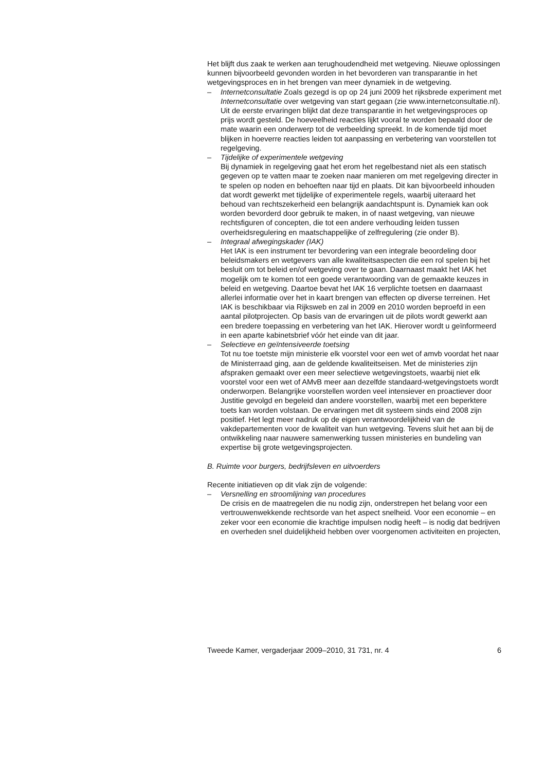Het blijft dus zaak te werken aan terughoudendheid met wetgeving. Nieuwe oplossingen kunnen bijvoorbeeld gevonden worden in het bevorderen van transparantie in het wetgevingsproces en in het brengen van meer dynamiek in de wetgeving.
– Internetconsultatie Zoals gezegd is op op 24 juni 2009 het rijksbrede experiment met Internetconsultatie over wetgeving van start gegaan (zie www.internetconsultatie.nl). Uit de eerste ervaringen blijkt dat deze transparantie in het wetgevingsproces op prijs wordt gesteld. De hoeveelheid reacties lijkt vooral te worden bepaald door de mate waarin een onderwerp tot de verbeelding spreekt. In de komende tijd moet blijken in hoeverre reacties leiden tot aanpassing en verbetering van voorstellen tot regelgeving.
– Tijdelijke of experimentele wetgeving
Bij dynamiek in regelgeving gaat het erom het regelbestand niet als een statisch gegeven op te vatten maar te zoeken naar manieren om met regelgeving directer in te spelen op noden en behoeften naar tijd en plaats. Dit kan bijvoorbeeld inhouden dat wordt gewerkt met tijdelijke of experimentele regels, waarbij uiteraard het behoud van rechtszekerheid een belangrijk aandachtspunt is. Dynamiek kan ook worden bevorderd door gebruik te maken, in of naast wetgeving, van nieuwe rechtsfiguren of concepten, die tot een andere verhouding leiden tussen overheidsregulering en maatschappelijke of zelfregulering (zie onder B).
– Integraal afwegingskader (IAK)
Het IAK is een instrument ter bevordering van een integrale beoordeling door beleidsmakers en wetgevers van alle kwaliteitsaspecten die een rol spelen bij het besluit om tot beleid en/of wetgeving over te gaan. Daarnaast maakt het IAK het mogelijk om te komen tot een goede verantwoording van de gemaakte keuzes in beleid en wetgeving. Daartoe bevat het IAK 16 verplichte toetsen en daarnaast allerlei informatie over het in kaart brengen van effecten op diverse terreinen. Het IAK is beschikbaar via Rijksweb en zal in 2009 en 2010 worden beproefd in een aantal pilotprojecten. Op basis van de ervaringen uit de pilots wordt gewerkt aan een bredere toepassing en verbetering van het IAK. Hierover wordt u geïnformeerd in een aparte kabinetsbrief vóór het einde van dit jaar.
– Selectieve en geïntensiveerde toetsing
Tot nu toe toetste mijn ministerie elk voorstel voor een wet of amvb voordat het naar de Ministerraad ging, aan de geldende kwaliteitseisen. Met de ministeries zijn afspraken gemaakt over een meer selectieve wetgevingstoets, waarbij niet elk voorstel voor een wet of AMvB meer aan dezelfde standaard-wetgevingstoets wordt onderworpen. Belangrijke voorstellen worden veel intensiever en proactiever door Justitie gevolgd en begeleid dan andere voorstellen, waarbij met een beperktere toets kan worden volstaan. De ervaringen met dit systeem sinds eind 2008 zijn positief. Het legt meer nadruk op de eigen verantwoordelijkheid van de vakdepartementen voor de kwaliteit van hun wetgeving. Tevens sluit het aan bij de ontwikkeling naar nauwere samenwerking tussen ministeries en bundeling van expertise bij grote wetgevingsprojecten.
B. Ruimte voor burgers, bedrijfsleven en uitvoerders
Recente initiatieven op dit vlak zijn de volgende:
– Versnelling en stroomlijning van procedures
De crisis en de maatregelen die nu nodig zijn, onderstrepen het belang voor een vertrouwenwekkende rechtsorde van het aspect snelheid. Voor een economie – en zeker voor een economie die krachtige impulsen nodig heeft – is nodig dat bedrijven en overheden snel duidelijkheid hebben over voorgenomen activiteiten en projecten,
Tweede Kamer, vergaderjaar 2009–2010, 31 731, nr. 4 6